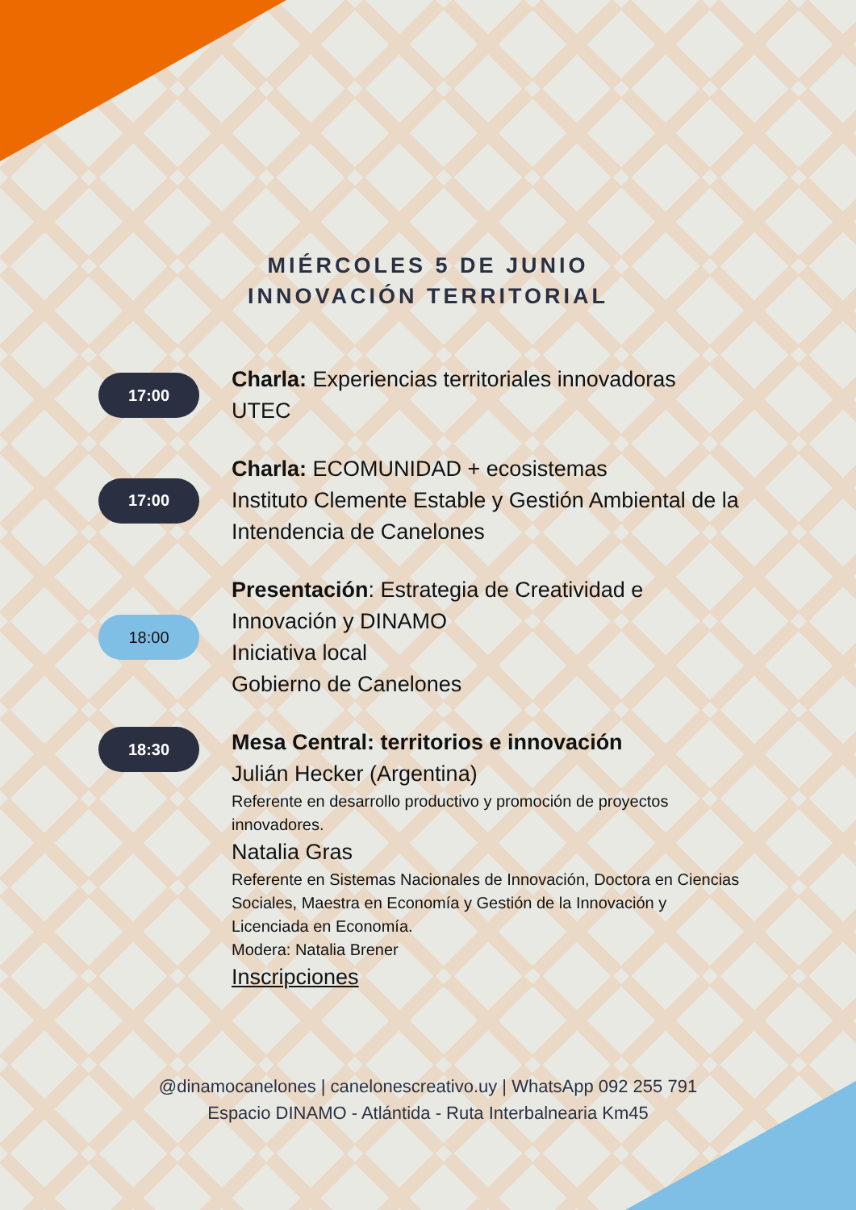MIÉRCOLES 5 DE JUNIO
INNOVACIÓN TERRITORIAL
17:00
Charla: Experiencias territoriales innovadoras
UTEC
17:00
Charla: ECOMUNIDAD + ecosistemas
Instituto Clemente Estable y Gestión Ambiental de la Intendencia de Canelones
18:00
Presentación: Estrategia de Creatividad e Innovación y DINAMO
Iniciativa local
Gobierno de Canelones
18:30
Mesa Central: territorios e innovación
Julián Hecker (Argentina)
Referente en desarrollo productivo y promoción de proyectos innovadores.
Natalia Gras
Referente en Sistemas Nacionales de Innovación, Doctora en Ciencias Sociales, Maestra en Economía y Gestión de la Innovación y Licenciada en Economía.
Modera: Natalia Brener
Inscripciones
@dinamocanelones | canelonescreativo.uy | WhatsApp 092 255 791
Espacio DINAMO - Atlántida - Ruta Interbalnearia Km45